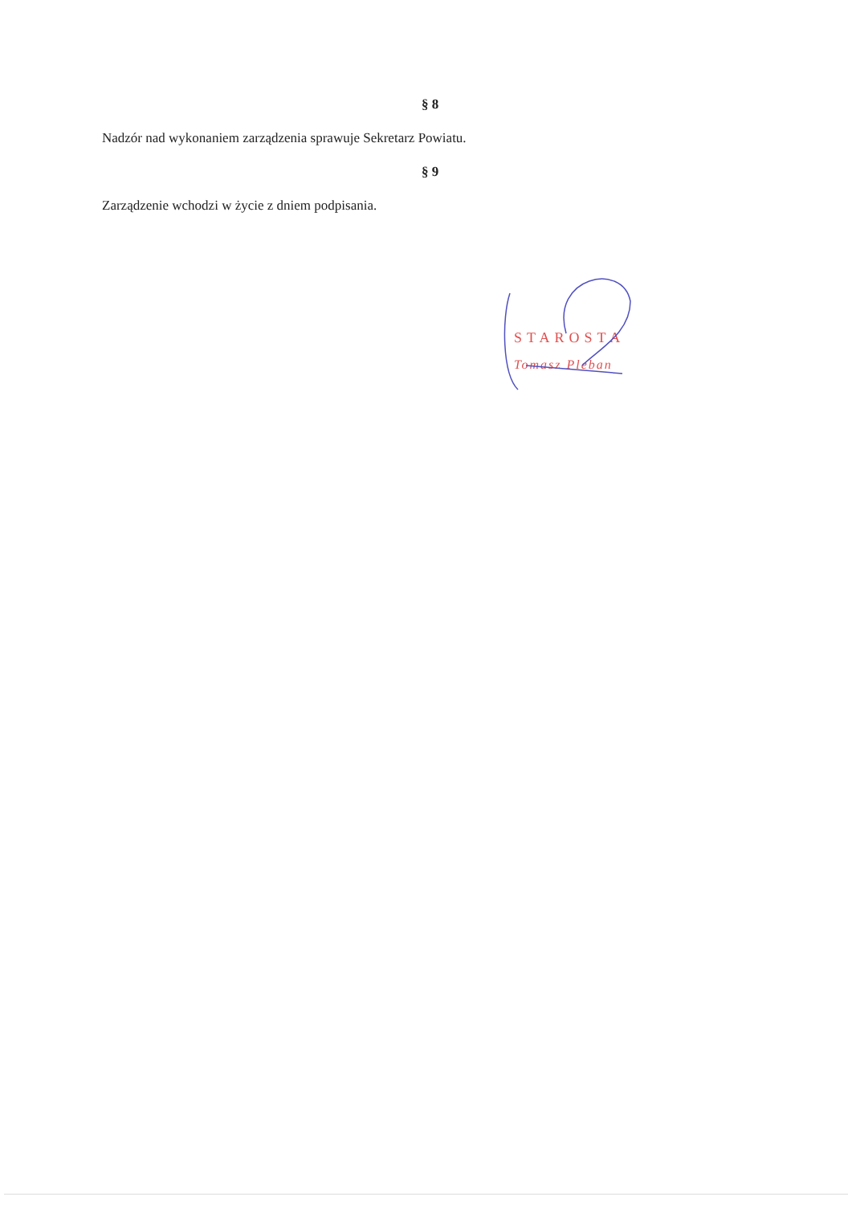§ 8
Nadzór nad wykonaniem zarządzenia sprawuje Sekretarz Powiatu.
§ 9
Zarządzenie wchodzi w życie z dniem podpisania.
STAROSTA
Tomasz Pleban